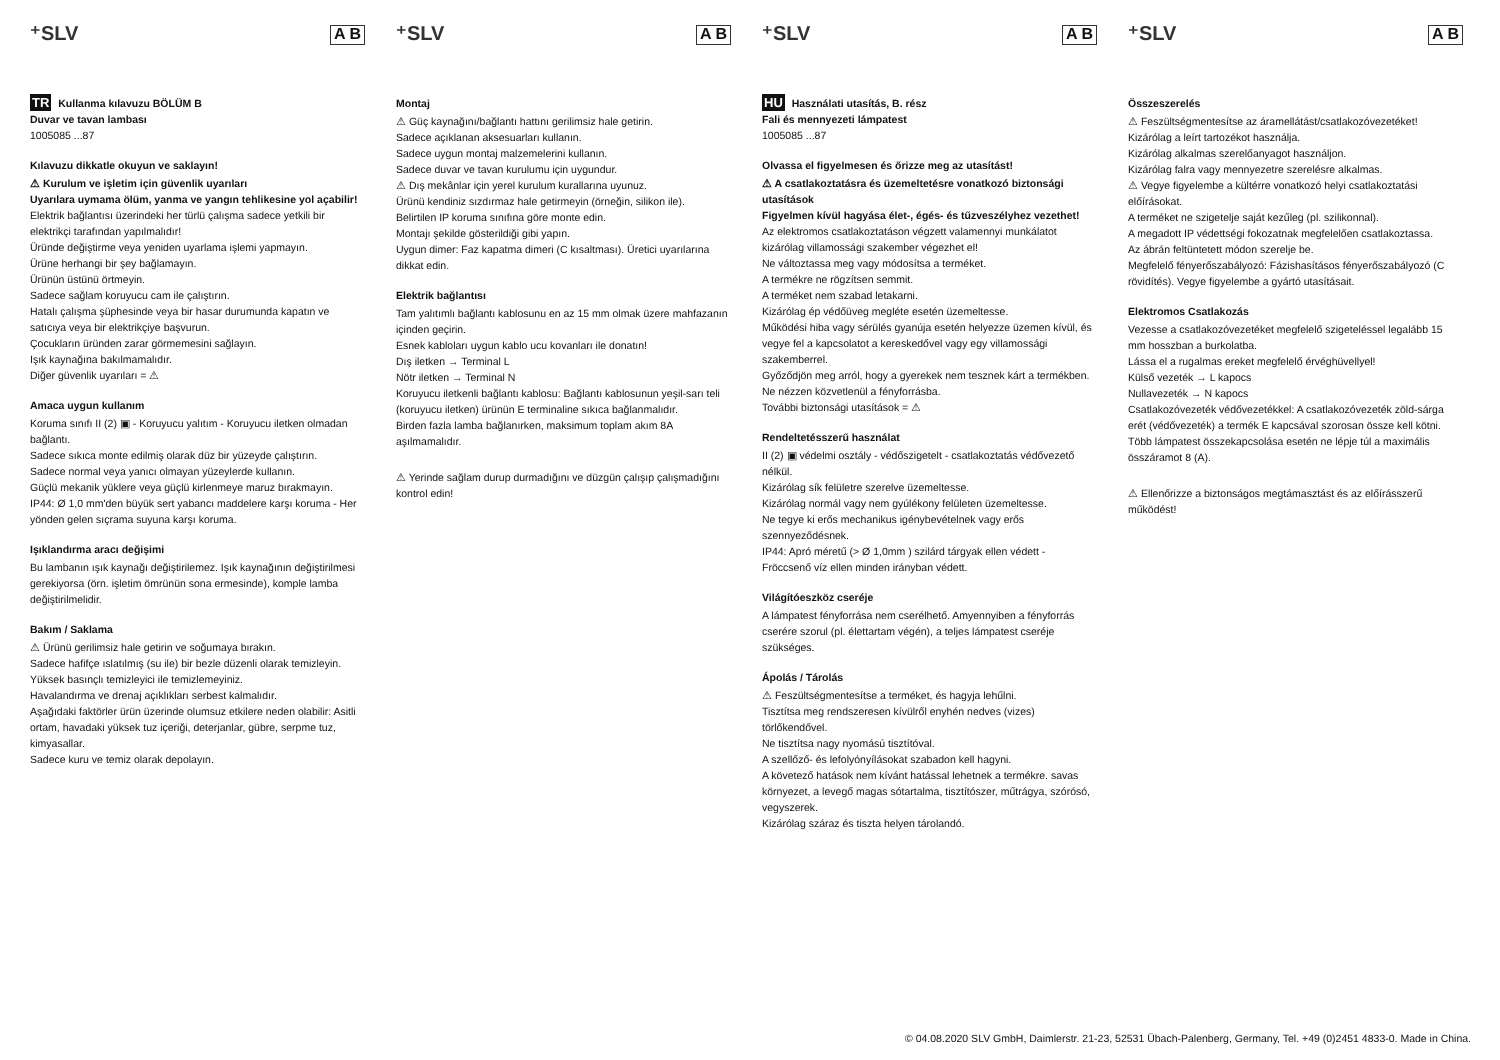⁺SLV A B
TR Kullanma kılavuzu BÖLÜM B
Duvar ve tavan lambası
1005085 ...87
Kılavuzu dikkatle okuyun ve saklayın!
⚠ Kurulum ve işletim için güvenlik uyarıları
Uyarılara uymama ölüm, yanma ve yangın tehlikesine yol açabilir!
Elektrik bağlantısı üzerindeki her türlü çalışma sadece yetkili bir elektrikçi tarafından yapılmalıdır!
Üründe değiştirme veya yeniden uyarlama işlemi yapmayın.
Ürüne herhangi bir şey bağlamayın.
Ürünün üstünü örtmeyin.
Sadece sağlam koruyucu cam ile çalıştırın.
Hatalı çalışma şüphesinde veya bir hasar durumunda kapatın ve satıcıya veya bir elektrikçiye başvurun.
Çocukların üründen zarar görmemesini sağlayın.
Işık kaynağına bakılmamalıdır.
Diğer güvenlik uyarıları = ⚠
Amaca uygun kullanım
Koruma sınıfı II (2) ▣ - Koruyucu yalıtım - Koruyucu iletken olmadan bağlantı.
Sadece sıkıca monte edilmiş olarak düz bir yüzeyde çalıştırın.
Sadece normal veya yanıcı olmayan yüzeylerde kullanın.
Güçlü mekanik yüklere veya güçlü kirlenmeye maruz bırakmayın.
IP44: Ø 1,0 mm'den büyük sert yabancı maddelere karşı koruma - Her yönden gelen sıçrama suyuna karşı koruma.
Işıklandırma aracı değişimi
Bu lambanın ışık kaynağı değiştirilemez. Işık kaynağının değiştirilmesi gerekiyorsa (örn. işletim ömrünün sona ermesinde), komple lamba değiştirilmelidir.
Bakım / Saklama
⚠ Ürünü gerilimsiz hale getirin ve soğumaya bırakın.
Sadece hafifçe ıslatılmış (su ile) bir bezle düzenli olarak temizleyin.
Yüksek basınçlı temizleyici ile temizlemeyiniz.
Havalandırma ve drenaj açıklıkları serbest kalmalıdır.
Aşağıdaki faktörler ürün üzerinde olumsuz etkilere neden olabilir: Asitli ortam, havadaki yüksek tuz içeriği, deterjanlar, gübre, serpme tuz, kimyasallar.
Sadece kuru ve temiz olarak depolayın.
⁺SLV A B
Montaj
⚠ Güç kaynağını/bağlantı hattını gerilimsiz hale getirin.
Sadece açıklanan aksesuarları kullanın.
Sadece uygun montaj malzemelerini kullanın.
Sadece duvar ve tavan kurulumu için uygundur.
⚠ Dış mekânlar için yerel kurulum kurallarına uyunuz.
Ürünü kendiniz sızdırmaz hale getirmeyin (örneğin, silikon ile).
Belirtilen IP koruma sınıfına göre monte edin.
Montajı şekilde gösterildiği gibi yapın.
Uygun dimer: Faz kapatma dimeri (C kısaltması). Üretici uyarılarına dikkat edin.
Elektrik bağlantısı
Tam yalıtımlı bağlantı kablosunu en az 15 mm olmak üzere mahfazanın içinden geçirin.
Esnek kabloları uygun kablo ucu kovanları ile donatın!
Dış iletken → Terminal L
Nötr iletken → Terminal N
Koruyucu iletkenli bağlantı kablosu: Bağlantı kablosunun yeşil-sarı teli (koruyucu iletken) ürünün E terminaline sıkıca bağlanmalıdır.
Birden fazla lamba bağlanırken, maksimum toplam akım 8A aşılmamalıdır.
⚠ Yerinde sağlam durup durmadığını ve düzgün çalışıp çalışmadığını kontrol edin!
⁺SLV A B
HU Használati utasítás, B. rész
Fali és mennyezeti lámpatest
1005085 ...87
Olvassa el figyelmesen és őrizze meg az utasítást!
⚠ A csatlakoztatásra és üzemeltetésre vonatkozó biztonsági utasítások
Figyelmen kívül hagyása élet-, égés- és tűzveszélyhez vezethet!
Az elektromos csatlakoztatáson végzett valamennyi munkálatot kizárólag villamossági szakember végezhet el!
Ne változtassa meg vagy módosítsa a terméket.
A termékre ne rögzítsen semmit.
A terméket nem szabad letakarni.
Kizárólag ép védőüveg megléte esetén üzemeltesse.
Működési hiba vagy sérülés gyanúja esetén helyezze üzemen kívül, és vegye fel a kapcsolatot a kereskedővel vagy egy villamossági szakemberrel.
Győződjön meg arról, hogy a gyerekek nem tesznek kárt a termékben.
Ne nézzen közvetlenül a fényforrásba.
További biztonsági utasítások = ⚠
Rendeltetésszerű használat
II (2) ▣ védelmi osztály - védőszigetelt - csatlakoztatás védővezető nélkül.
Kizárólag sík felületre szerelve üzemeltesse.
Kizárólag normál vagy nem gyúlékony felületen üzemeltesse.
Ne tegye ki erős mechanikus igénybevételnek vagy erős szennyeződésnek.
IP44: Apró méretű (> Ø 1,0mm ) szilárd tárgyak ellen védett - Fröccsenő víz ellen minden irányban védett.
Világítóeszköz cseréje
A lámpatest fényforrása nem cserélhető. Amyennyiben a fényforrás cserére szorul (pl. élettartam végén), a teljes lámpatest cseréje szükséges.
Ápolás / Tárolás
⚠ Feszültségmentesítse a terméket, és hagyja lehűlni.
Tisztítsa meg rendszeresen kívülről enyhén nedves (vizes) törlőkendővel.
Ne tisztítsa nagy nyomású tisztítóval.
A szellőző- és lefolyónyílásokat szabadon kell hagyni.
A követező hatások nem kívánt hatással lehetnek a termékre. savas környezet, a levegő magas sótartalma, tisztítószer, műtrágya, szórósó, vegyszerek.
Kizárólag száraz és tiszta helyen tárolandó.
⁺SLV A B
Összeszerelés
⚠ Feszültségmentesítse az áramellátást/csatlakozóvezetéket!
Kizárólag a leírt tartozékot használja.
Kizárólag alkalmas szerelőanyagot használjon.
Kizárólag falra vagy mennyezetre szerelésre alkalmas.
⚠ Vegye figyelembe a kültérre vonatkozó helyi csatlakoztatási előírásokat.
A terméket ne szigetelje saját kezűleg (pl. szilikonnal).
A megadott IP védettségi fokozatnak megfelelően csatlakoztassa.
Az ábrán feltüntetett módon szerelje be.
Megfelelő fényerőszabályozó: Fázishasításos fényerőszabályozó (C rövidítés). Vegye figyelembe a gyártó utasításait.
Elektromos Csatlakozás
Vezesse a csatlakozóvezetéket megfelelő szigeteléssel legalább 15 mm hosszban a burkolatba.
Lássa el a rugalmas ereket megfelelő érvéghüvellyel!
Külső vezeték → L kapocs
Nullavezeték → N kapocs
Csatlakozóvezeték védővezetékkel: A csatlakozóvezeték zöld-sárga erét (védővezeték) a termék E kapcsával szorosan össze kell kötni.
Több lámpatest összekapcsolása esetén ne lépje túl a maximális összáramot 8 (A).
⚠ Ellenőrizze a biztonságos megtámasztást és az előírásszerű működést!
© 04.08.2020 SLV GmbH, Daimlerstr. 21-23, 52531 Übach-Palenberg, Germany, Tel. +49 (0)2451 4833-0. Made in China.